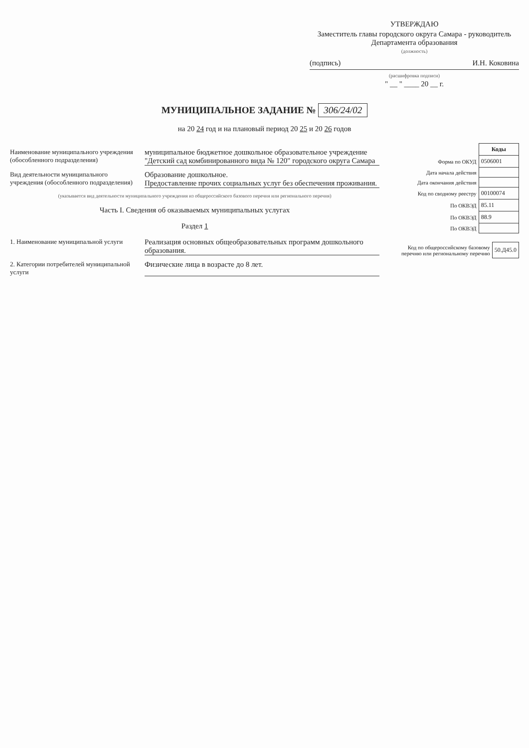УТВЕРЖДАЮ
Заместитель главы городского округа Самара - руководитель Департамента образования
(должность)
(подпись) И.Н. Коковина
(расшифровка подписи)
" __ " ____ 20 __ г.
МУНИЦИПАЛЬНОЕ ЗАДАНИЕ № 306/24/02
на 20 24 год и на плановый период 20 25 и 20 26 годов
Наименование муниципального учреждения (обособленного подразделения)
муниципальное бюджетное дошкольное образовательное учреждение "Детский сад комбинированного вида № 120" городского округа Самара
Вид деятельности муниципального учреждения (обособленного подразделения)
Образование дошкольное.
Предоставление прочих социальных услуг без обеспечения проживания.
(указывается вид деятельности муниципального учреждения из общероссийского базового перечня или регионального перечня)
Часть I. Сведения об оказываемых муниципальных услугах
Раздел 1
1. Наименование муниципальной услуги
Реализация основных общеобразовательных программ дошкольного образования.
2. Категории потребителей муниципальной услуги
Физические лица в возрасте до 8 лет.
| | Коды |
| Форма по ОКУД | 0506001 |
| Дата начала действия | |
| Дата окончания действия | |
| Код по сводному реестру | 00100074 |
| По ОКВЭД | 85.11 |
| По ОКВЭД | 88.9 |
| По ОКВЭД | |
| Код по общероссийскому базовому перечню или региональному перечню | 50.Д45.0 |